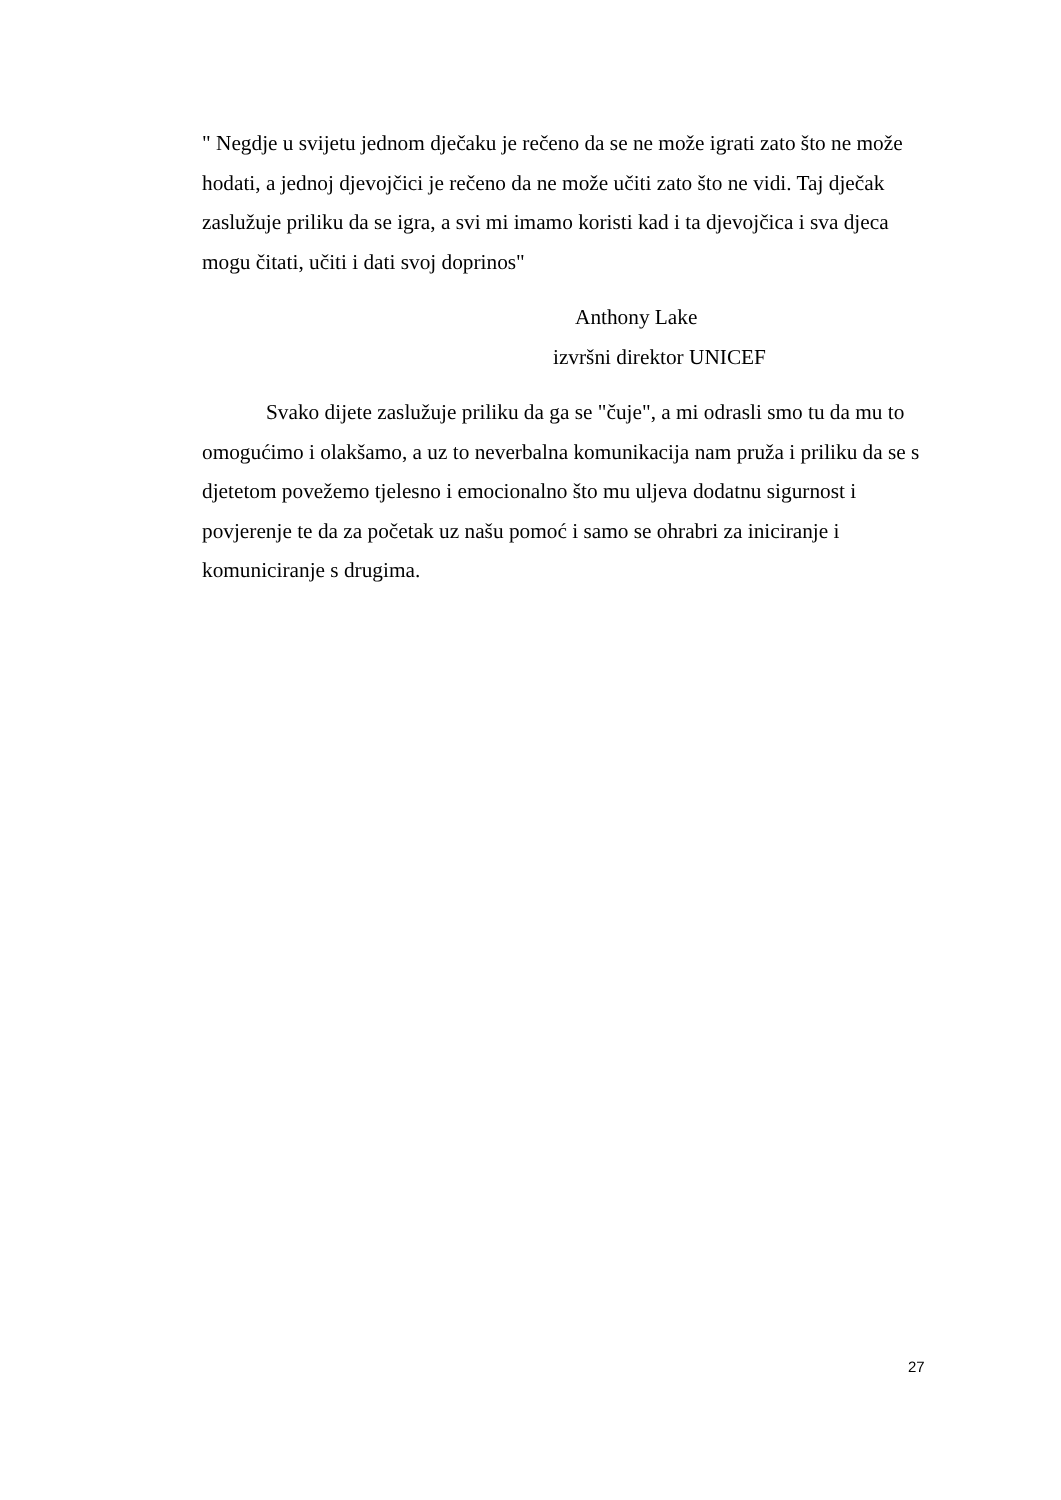" Negdje u svijetu jednom dječaku je rečeno da se ne može igrati zato što ne može hodati, a jednoj djevojčici je rečeno da ne može učiti zato što ne vidi. Taj dječak zaslužuje priliku da se igra, a svi mi imamo koristi kad i ta djevojčica i sva djeca mogu čitati, učiti i dati svoj doprinos"
Anthony Lake
izvršni direktor UNICEF
Svako dijete zaslužuje priliku da ga se "čuje", a mi odrasli smo tu da mu to omogućimo i olakšamo, a uz to neverbalna komunikacija nam pruža i priliku da se s djetetom povežemo tjelesno i emocionalno što mu uljeva dodatnu sigurnost i povjerenje te da za početak uz našu pomoć i samo se ohrabri za iniciranje i komuniciranje s drugima.
27